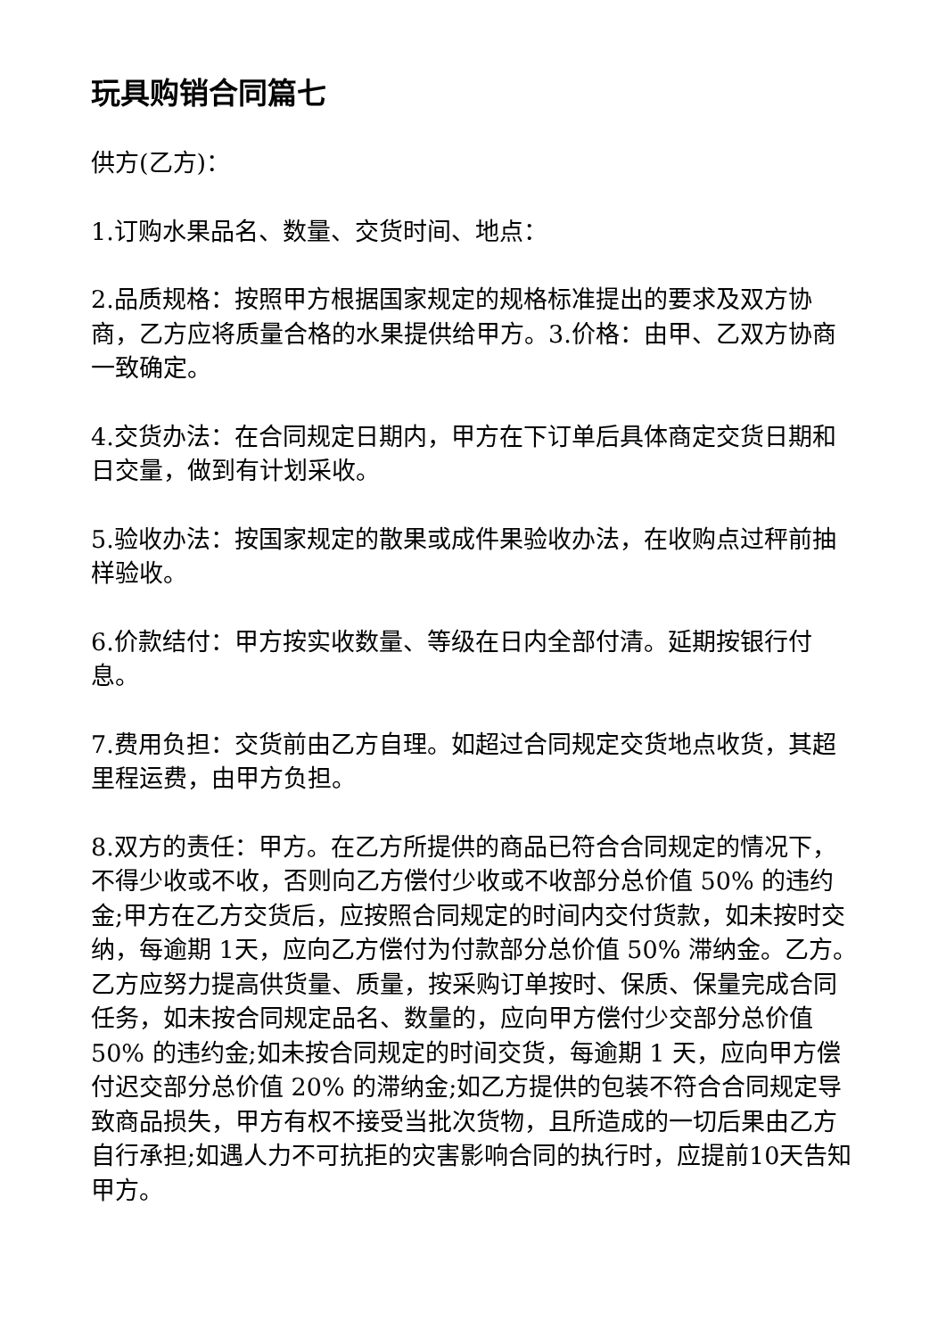玩具购销合同篇七
供方(乙方)：
1.订购水果品名、数量、交货时间、地点：
2.品质规格：按照甲方根据国家规定的规格标准提出的要求及双方协商，乙方应将质量合格的水果提供给甲方。3.价格：由甲、乙双方协商一致确定。
4.交货办法：在合同规定日期内，甲方在下订单后具体商定交货日期和日交量，做到有计划采收。
5.验收办法：按国家规定的散果或成件果验收办法，在收购点过秤前抽样验收。
6.价款结付：甲方按实收数量、等级在日内全部付清。延期按银行付息。
7.费用负担：交货前由乙方自理。如超过合同规定交货地点收货，其超里程运费，由甲方负担。
8.双方的责任：甲方。在乙方所提供的商品已符合合同规定的情况下，不得少收或不收，否则向乙方偿付少收或不收部分总价值 50% 的违约金;甲方在乙方交货后，应按照合同规定的时间内交付货款，如未按时交纳，每逾期 1天，应向乙方偿付为付款部分总价值 50% 滞纳金。乙方。乙方应努力提高供货量、质量，按采购订单按时、保质、保量完成合同任务，如未按合同规定品名、数量的，应向甲方偿付少交部分总价值 50% 的违约金;如未按合同规定的时间交货，每逾期 1 天，应向甲方偿付迟交部分总价值 20% 的滞纳金;如乙方提供的包装不符合合同规定导致商品损失，甲方有权不接受当批次货物，且所造成的一切后果由乙方自行承担;如遇人力不可抗拒的灾害影响合同的执行时，应提前10天告知甲方。